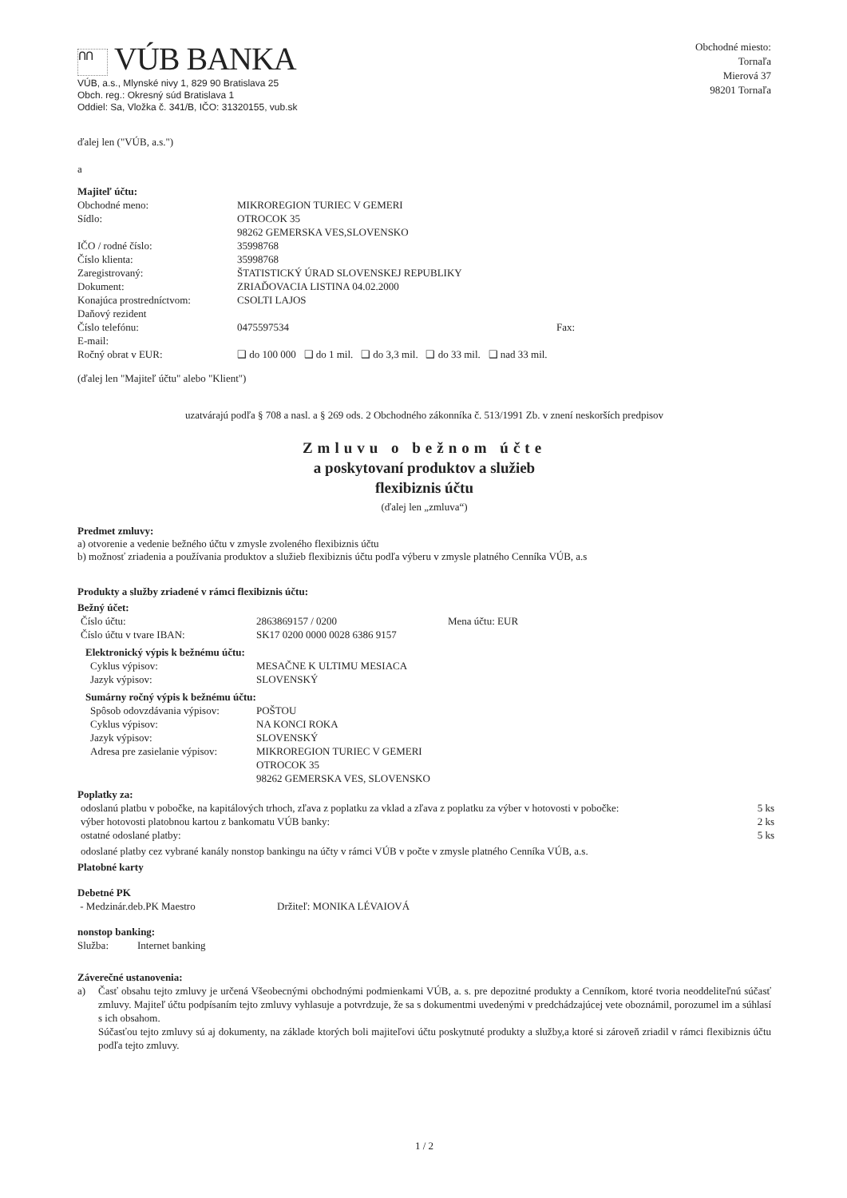ՈՈ VÚB BANKA
VÚB, a.s., Mlynské nivy 1, 829 90 Bratislava 25
Obch. reg.: Okresný súd Bratislava 1
Oddiel: Sa, Vložka č. 341/B, IČO: 31320155, vub.sk
Obchodné miesto:
Tornaľa
Mierová 37
98201 Tornaľa
ďalej len ("VÚB, a.s.")
a
Majiteľ účtu:
| Obchodné meno: | MIKROREGION TURIEC V GEMERI | |
| Sídlo: | OTROCOK 35 98262 GEMERSKA VES,SLOVENSKO | |
| IČO / rodné číslo: | 35998768 | |
| Číslo klienta: | 35998768 | |
| Zaregistrovaný: | ŠTATISTICKÝ ÚRAD SLOVENSKEJ REPUBLIKY | |
| Dokument: | ZRIAĎOVACIA LISTINA 04.02.2000 | |
| Konajúca prostredníctvom: | CSOLTI LAJOS | |
| Daňový rezident | | |
| Číslo telefónu: | 0475597534 | Fax: |
| E-mail: | | |
| Ročný obrat v EUR: | ❑ do 100 000 ❑ do 1 mil. ❑ do 3,3 mil. ❑ do 33 mil. ❑ nad 33 mil. | |
(ďalej len "Majiteľ účtu" alebo "Klient")
uzatvárajú podľa § 708 a nasl. a § 269 ods. 2 Obchodného zákonníka č. 513/1991 Zb. v znení neskorších predpisov
Zmluvu o bežnom účte
a poskytovaní produktov a služieb
flexibiznis účtu
(ďalej len „zmluva“)
Predmet zmluvy:
a) otvorenie a vedenie bežného účtu v zmysle zvoleného flexibiznis účtu
b) možnosť zriadenia a používania produktov a služieb flexibiznis účtu podľa výberu v zmysle platného Cenníka VÚB, a.s
Produkty a služby zriadené v rámci flexibiznis účtu:
Bežný účet:
| Číslo účtu: | 2863869157 / 0200 | Mena účtu: EUR |
| Číslo účtu v tvare IBAN: | SK17 0200 0000 0028 6386 9157 | |
Elektronický výpis k bežnému účtu:
| Cyklus výpisov: | MESAČNE K ULTIMU MESIACA |
| Jazyk výpisov: | SLOVENSKÝ |
Sumárny ročný výpis k bežnému účtu:
| Spôsob odovzdávania výpisov: | POŠTOU |
| Cyklus výpisov: | NA KONCI ROKA |
| Jazyk výpisov: | SLOVENSKÝ |
| Adresa pre zasielanie výpisov: | MIKROREGION TURIEC V GEMERI OTROCOK 35 98262 GEMERSKA VES, SLOVENSKO |
Poplatky za:
| odoslanú platbu v pobočke, na kapitálových trhoch, zľava z poplatku za vklad a zľava z poplatku za výber v hotovosti v pobočke: | 5 ks |
| výber hotovosti platobnou kartou z bankomatu VÚB banky: | 2 ks |
| ostatné odoslané platby: | 5 ks |
odoslané platby cez vybrané kanály nonstop bankingu na účty v rámci VÚB v počte v zmysle platného Cenníka VÚB, a.s.
Platobné karty
Debetné PK
| - Medzinár.deb.PK Maestro | Držiteľ: MONIKA LÉVAIOVÁ |
nonstop banking:
| Služba: | Internet banking |
Záverečné ustanovenia:
| a) | Časť obsahu tejto zmluvy je určená Všeobecnými obchodnými podmienkami VÚB, a. s. pre depozitné produkty a Cenníkom, ktoré tvoria neoddeliteľnú súčasť zmluvy. Majiteľ účtu podpísaním tejto zmluvy vyhlasuje a potvrdzuje, že sa s dokumentmi uvedenými v predchádzajúcej vete oboznámil, porozumel im a súhlasí s ich obsahom. Súčasťou tejto zmluvy sú aj dokumenty, na základe ktorých boli majiteľovi účtu poskytnuté produkty a služby,a ktoré si zároveň zriadil v rámci flexibiznis účtu podľa tejto zmluvy. |
1 / 2